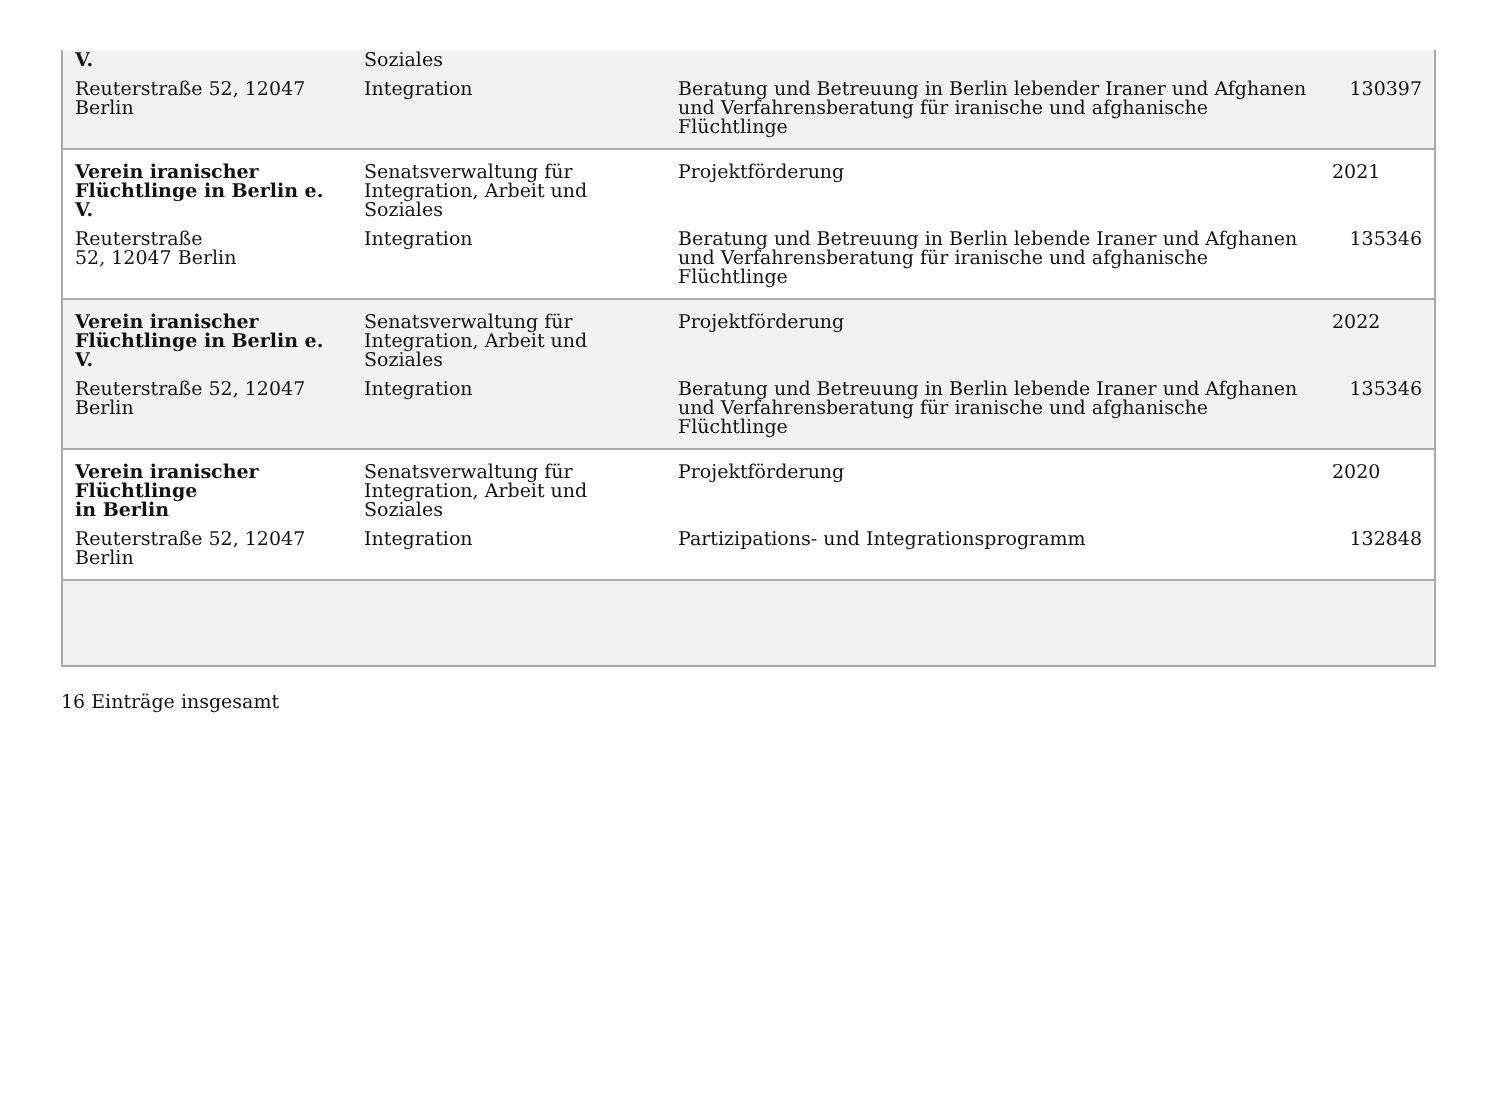| V. | Soziales | | |
| Reuterstraße 52, 12047 Berlin | Integration | Beratung und Betreuung in Berlin lebender Iraner und Afghanen und Verfahrensberatung für iranische und afghanische Flüchtlinge | 130397 |
| Verein iranischer Flüchtlinge in Berlin e. V. | Senatsverwaltung für Integration, Arbeit und Soziales | Projektförderung | 2021 |
| Reuterstraße 52, 12047 Berlin | Integration | Beratung und Betreuung in Berlin lebende Iraner und Afghanen und Verfahrensberatung für iranische und afghanische Flüchtlinge | 135346 |
| Verein iranischer Flüchtlinge in Berlin e. V. | Senatsverwaltung für Integration, Arbeit und Soziales | Projektförderung | 2022 |
| Reuterstraße 52, 12047 Berlin | Integration | Beratung und Betreuung in Berlin lebende Iraner und Afghanen und Verfahrensberatung für iranische und afghanische Flüchtlinge | 135346 |
| Verein iranischer Flüchtlinge in Berlin | Senatsverwaltung für Integration, Arbeit und Soziales | Projektförderung | 2020 |
| Reuterstraße 52, 12047 Berlin | Integration | Partizipations- und Integrationsprogramm | 132848 |
16 Einträge insgesamt